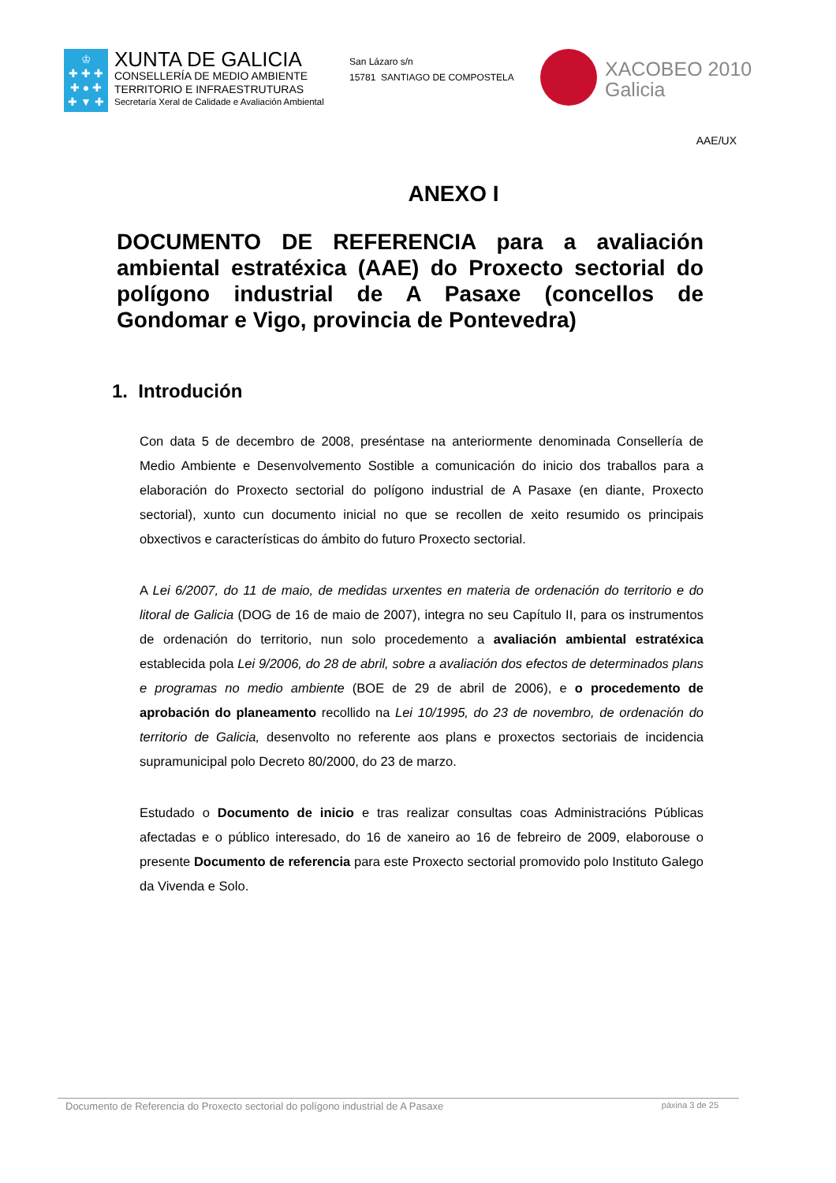♔
✚ ✚ ✚
✚ ● ✚
✚ ▼ ✚
XUNTA DE GALICIA
CONSELLERÍA DE MEDIO AMBIENTE
TERRITORIO E INFRAESTRUTURAS
Secretaría Xeral de Calidade e Avaliación Ambiental
San Lázaro s/n
15781 SANTIAGO DE COMPOSTELA
XACOBEO 2010
Galicia
AAE/UX
ANEXO I
DOCUMENTO DE REFERENCIA para a avaliación ambiental estratéxica (AAE) do Proxecto sectorial do polígono industrial de A Pasaxe (concellos de Gondomar e Vigo, provincia de Pontevedra)
1. Introdución
Con data 5 de decembro de 2008, preséntase na anteriormente denominada Consellería de Medio Ambiente e Desenvolvemento Sostible a comunicación do inicio dos traballos para a elaboración do Proxecto sectorial do polígono industrial de A Pasaxe (en diante, Proxecto sectorial), xunto cun documento inicial no que se recollen de xeito resumido os principais obxectivos e características do ámbito do futuro Proxecto sectorial.
A Lei 6/2007, do 11 de maio, de medidas urxentes en materia de ordenación do territorio e do litoral de Galicia (DOG de 16 de maio de 2007), integra no seu Capítulo II, para os instrumentos de ordenación do territorio, nun solo procedemento a avaliación ambiental estratéxica establecida pola Lei 9/2006, do 28 de abril, sobre a avaliación dos efectos de determinados plans e programas no medio ambiente (BOE de 29 de abril de 2006), e o procedemento de aprobación do planeamento recollido na Lei 10/1995, do 23 de novembro, de ordenación do territorio de Galicia, desenvolto no referente aos plans e proxectos sectoriais de incidencia supramunicipal polo Decreto 80/2000, do 23 de marzo.
Estudado o Documento de inicio e tras realizar consultas coas Administracións Públicas afectadas e o público interesado, do 16 de xaneiro ao 16 de febreiro de 2009, elaborouse o presente Documento de referencia para este Proxecto sectorial promovido polo Instituto Galego da Vivenda e Solo.
Documento de Referencia do Proxecto sectorial do polígono industrial de A Pasaxe páxina 3 de 25